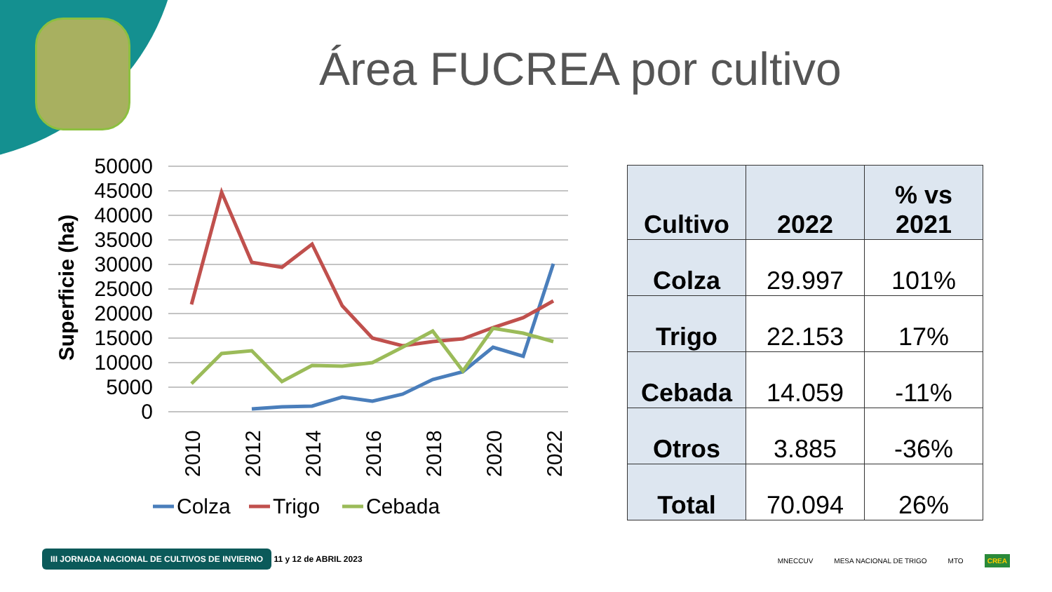Área FUCREA por cultivo
50000
45000
40000
35000
30000
25000
20000
15000
10000
5000
0
Superficie (ha)
2010
2012
2014
2016
2018
2020
2022
Colza
Trigo
Cebada
| Cultivo | 2022 | % vs 2021 |
| --- | --- | --- |
| Colza | 29.997 | 101% |
| Trigo | 22.153 | 17% |
| Cebada | 14.059 | -11% |
| Otros | 3.885 | -36% |
| Total | 70.094 | 26% |
III JORNADA NACIONAL DE CULTIVOS DE INVIERNO 11 y 12 de ABRIL 2023
MNECCUV MESA NACIONAL DE TRIGO MTO CREA